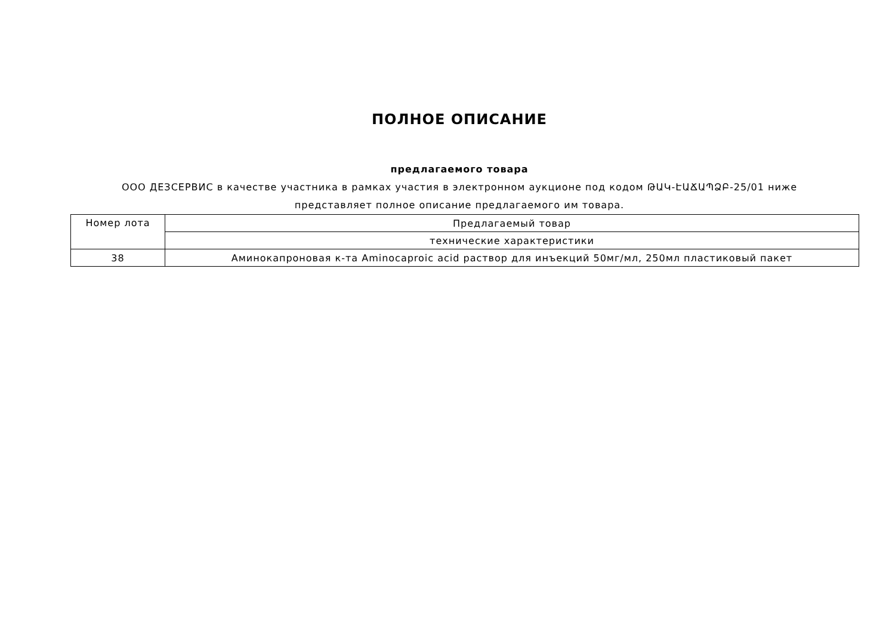ПОЛНОЕ ОПИСАНИЕ
предлагаемого товара
ООО ДЕЗСЕРВИС в качестве участника в рамках участия в электронном аукционе под кодом ԹԱԿ-ԷԱՃԱՊՁԲ-25/01 ниже представляет полное описание предлагаемого им товара.
| Номер лота | Предлагаемый товар |
| | технические характеристики |
| 38 | Аминокапроновая к-та Aminocaproic acid раствор для инъекций 50мг/мл, 250мл пластиковый пакет |